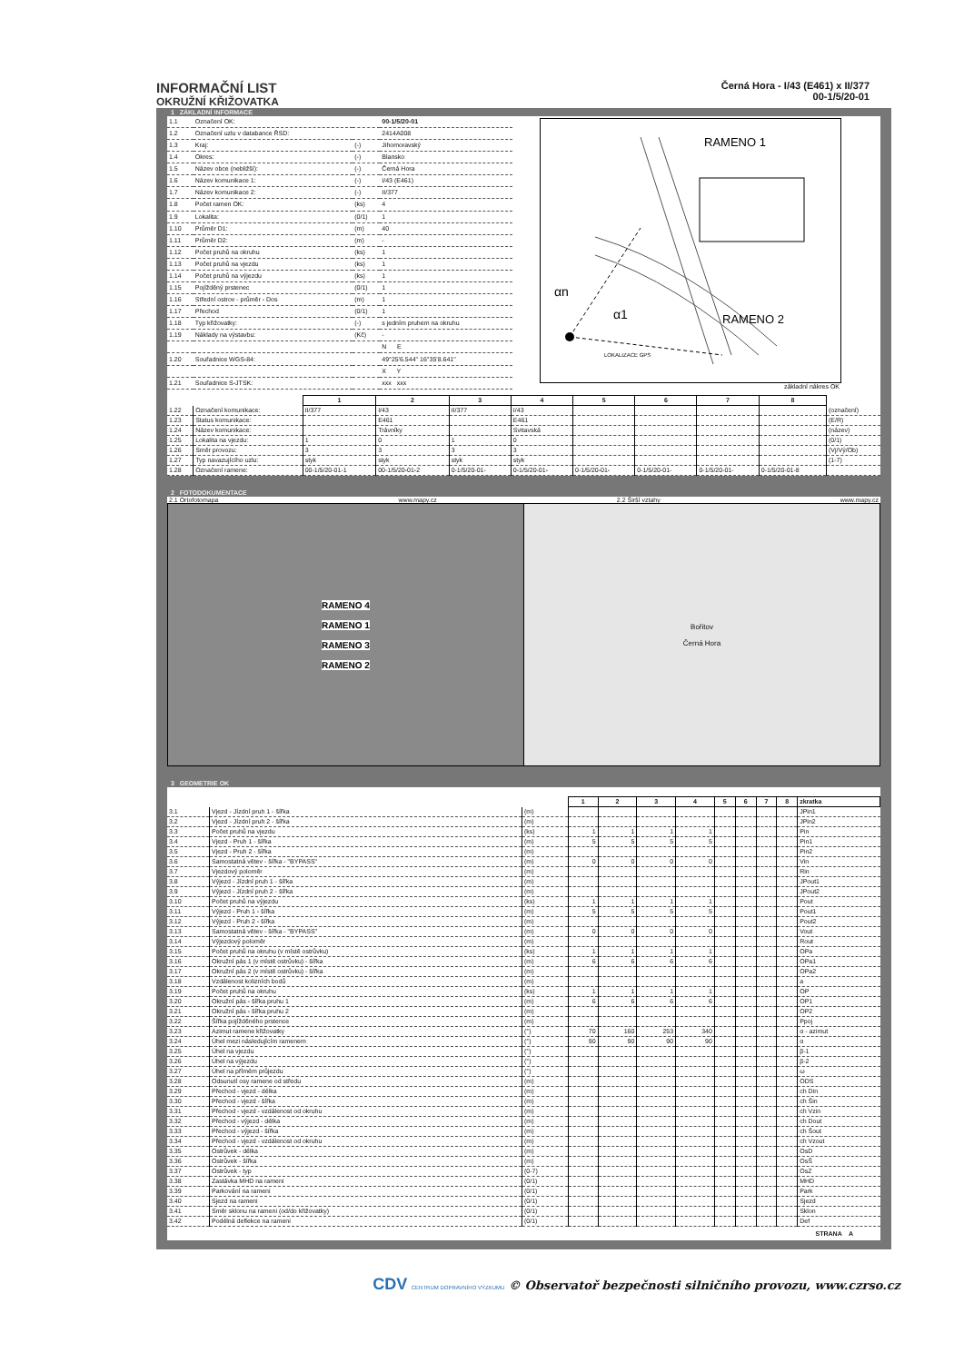INFORMAČNÍ LIST
OKRUŽNÍ KŘIŽOVATKA
Černá Hora - I/43 (E461) x II/377
00-1/5/20-01
1 ZÁKLADNÍ INFORMACE
| 1.1 | Označení OK: | | 00-1/5/20-01 |
| 1.2 | Označení uzlu v databance ŘSD: | | 2414A008 |
| 1.3 | Kraj: | (-) | Jihomoravský |
| 1.4 | Okres: | (-) | Blansko |
| 1.5 | Název obce (nebližší): | (-) | Černá Hora |
| 1.6 | Název komunikace 1: | (-) | I/43 (E461) |
| 1.7 | Název komunikace 2: | (-) | II/377 |
| 1.8 | Počet ramen OK: | (ks) | 4 |
| 1.9 | Lokalita: | (0/1) | 1 |
| 1.10 | Průměr D1: | (m) | 40 |
| 1.11 | Průměr D2: | (m) | - |
| 1.12 | Počet pruhů na okruhu | (ks) | 1 |
| 1.13 | Počet pruhů na vjezdu | (ks) | 1 |
| 1.14 | Počet pruhů na výjezdu | (ks) | 1 |
| 1.15 | Pojížděný prstenec | (0/1) | 1 |
| 1.16 | Střední ostrov - průměr - Dos | (m) | 1 |
| 1.17 | Přechod | (0/1) | 1 |
| 1.18 | Typ křižovatky: | (-) | s jedním pruhem na okruhu |
| 1.19 | Náklady na výstavbu: | (Kč) | - |
| | | | N E |
| 1.20 | Souřadnice WGS-84: | | 49°25'6.544" 16°35'8.641" |
| | | | X Y |
| 1.21 | Souřadnice S-JTSK: | | xxx xxx |
RAMENO 1
RAMENO 2
αn
α1
LOKALIZACE GPS
základní nákres OK
| | | 1 | 2 | 3 | 4 | 5 | 6 | 7 | 8 | |
| 1.22 | Označení komunikace: | II/377 | I/43 | II/377 | I/43 | | | | | (označení) |
| 1.23 | Status komunikace: | | E461 | | E461 | | | | | (E/R) |
| 1.24 | Název komunikace: | | Trávníky | | Svitavská | | | | | (název) |
| 1.25 | Lokalita na vjezdu: | 1 | 0 | 1 | 0 | | | | | (0/1) |
| 1.26 | Směr provozu: | 3 | 3 | 3 | 3 | | | | | (Vj/Vý/Ob) |
| 1.27 | Typ navazujícího uzlu: | styk | styk | styk | styk | | | | | (1-7) |
| 1.28 | Označení ramene: | 00-1/5/20-01-1 | 00-1/5/20-01-2 | 0-1/5/20-01- | 0-1/5/20-01- | 0-1/5/20-01- | 0-1/5/20-01- | 0-1/5/20-01- | 0-1/5/20-01-8 | |
2 FOTODOKUMENTACE
2.1 Ortofotomapa www.mapy.cz 2.2 Širší vztahy www.mapy.cz
RAMENO 4
RAMENO 1
RAMENO 3
RAMENO 2
Bořitov
Černá Hora
3 GEOMETRIE OK
| | | | 1 | 2 | 3 | 4 | 5 | 6 | 7 | 8 | zkratka |
| 3.1 | Vjezd - Jízdní pruh 1 - šířka | (m) | | | | | | | | | JPin1 |
| 3.2 | Vjezd - Jízdní pruh 2 - šířka | (m) | | | | | | | | | JPin2 |
| 3.3 | Počet pruhů na vjezdu | (ks) | 1 | 1 | 1 | 1 | | | | | Pin |
| 3.4 | Vjezd - Pruh 1 - šířka | (m) | 5 | 5 | 5 | 5 | | | | | Pin1 |
| 3.5 | Vjezd - Pruh 2 - šířka | (m) | | | | | | | | | Pin2 |
| 3.6 | Samostatná větev - šířka - "BYPASS" | (m) | 0 | 0 | 0 | 0 | | | | | Vin |
| 3.7 | Vjezdový poloměr | (m) | | | | | | | | | Rin |
| 3.8 | Výjezd - Jízdní pruh 1 - šířka | (m) | | | | | | | | | JPout1 |
| 3.9 | Výjezd - Jízdní pruh 2 - šířka | (m) | | | | | | | | | JPout2 |
| 3.10 | Počet pruhů na výjezdu | (ks) | 1 | 1 | 1 | 1 | | | | | Pout |
| 3.11 | Výjezd - Pruh 1 - šířka | (m) | 5 | 5 | 5 | 5 | | | | | Pout1 |
| 3.12 | Výjezd - Pruh 2 - šířka | (m) | | | | | | | | | Pout2 |
| 3.13 | Samostatná větev - šířka - "BYPASS" | (m) | 0 | 0 | 0 | 0 | | | | | Vout |
| 3.14 | Výjezdový poloměr | (m) | | | | | | | | | Rout |
| 3.15 | Počet pruhů na okruhu (v místě ostrůvku) | (ks) | 1 | 1 | 1 | 1 | | | | | OPa |
| 3.16 | Okružní pás 1 (v místě ostrůvku) - šířka | (m) | 6 | 6 | 6 | 6 | | | | | OPa1 |
| 3.17 | Okružní pás 2 (v místě ostrůvku) - šířka | (m) | | | | | | | | | OPa2 |
| 3.18 | Vzdálenost kolizních bodů | (m) | | | | | | | | | a |
| 3.19 | Počet pruhů na okruhu | (ks) | 1 | 1 | 1 | 1 | | | | | OP |
| 3.20 | Okružní pás - šířka pruhu 1 | (m) | 6 | 6 | 6 | 6 | | | | | OP1 |
| 3.21 | Okružní pás - šířka pruhu 2 | (m) | | | | | | | | | OP2 |
| 3.22 | Šířka pojížděného prstence | (m) | | | | | | | | | Ppoj |
| 3.23 | Azimut ramene křižovatky | (°) | 70 | 160 | 253 | 340 | | | | | α - azimut |
| 3.24 | Úhel mezi následujícím ramenem | (°) | 90 | 90 | 90 | 90 | | | | | α |
| 3.25 | Úhel na vjezdu | (°) | | | | | | | | | β-1 |
| 3.26 | Úhel na výjezdu | (°) | | | | | | | | | β-2 |
| 3.27 | Úhel na přímém průjezdu | (°) | | | | | | | | | ω |
| 3.28 | Odsunutí osy ramene od středu | (m) | | | | | | | | | ODS |
| 3.29 | Přechod - vjezd - délka | (m) | | | | | | | | | ch Din |
| 3.30 | Přechod - vjezd - šířka | (m) | | | | | | | | | ch Šin |
| 3.31 | Přechod - vjezd - vzdálenost od okruhu | (m) | | | | | | | | | ch Vzin |
| 3.32 | Přechod - výjezd - délka | (m) | | | | | | | | | ch Dout |
| 3.33 | Přechod - výjezd - šířka | (m) | | | | | | | | | ch Šout |
| 3.34 | Přechod - vjezd - vzdálenost od okruhu | (m) | | | | | | | | | ch Vzout |
| 3.35 | Ostrůvek - délka | (m) | | | | | | | | | OsD |
| 3.36 | Ostrůvek - šířka | (m) | | | | | | | | | OsŠ |
| 3.37 | Ostrůvek - typ | (0-7) | | | | | | | | | OsZ |
| 3.38 | Zastávka MHD na rameni | (0/1) | | | | | | | | | MHD |
| 3.39 | Parkování na rameni | (0/1) | | | | | | | | | Park |
| 3.40 | Sjezd na rameni | (0/1) | | | | | | | | | Sjezd |
| 3.41 | Směr sklonu na rameni (od/do křižovatky) | (0/1) | | | | | | | | | Sklon |
| 3.42 | Podélná deflekce na rameni | (0/1) | | | | | | | | | Def |
STRANA A
CDV CENTRUM DOPRAVNÍHO VÝZKUMU © Observatoř bezpečnosti silničního provozu, www.czrso.cz